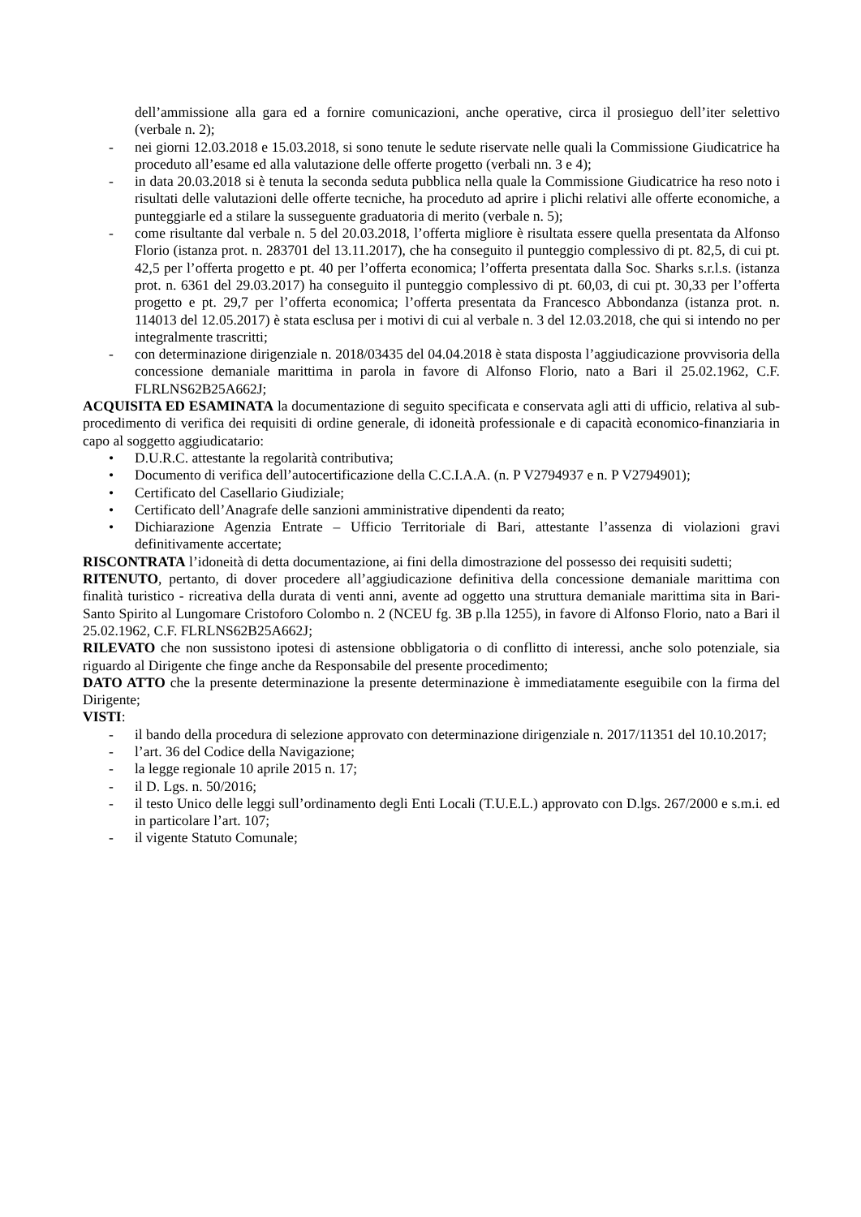dell’ammissione alla gara ed a fornire comunicazioni, anche operative, circa il prosieguo dell’iter selettivo (verbale n. 2);
- nei giorni 12.03.2018 e 15.03.2018, si sono tenute le sedute riservate nelle quali la Commissione Giudicatrice ha proceduto all’esame ed alla valutazione delle offerte progetto (verbali nn. 3 e 4);
- in data 20.03.2018 si è tenuta la seconda seduta pubblica nella quale la Commissione Giudicatrice ha reso noto i risultati delle valutazioni delle offerte tecniche, ha proceduto ad aprire i plichi relativi alle offerte economiche, a punteggiarle ed a stilare la susseguente graduatoria di merito (verbale n. 5);
- come risultante dal verbale n. 5 del 20.03.2018, l’offerta migliore è risultata essere quella presentata da Alfonso Florio (istanza prot. n. 283701 del 13.11.2017), che ha conseguito il punteggio complessivo di pt. 82,5, di cui pt. 42,5 per l’offerta progetto e pt. 40 per l’offerta economica; l’offerta presentata dalla Soc. Sharks s.r.l.s. (istanza prot. n. 6361 del 29.03.2017) ha conseguito il punteggio complessivo di pt. 60,03, di cui pt. 30,33 per l’offerta progetto e pt. 29,7 per l’offerta economica; l’offerta presentata da Francesco Abbondanza (istanza prot. n. 114013 del 12.05.2017) è stata esclusa per i motivi di cui al verbale n. 3 del 12.03.2018, che qui si intendo no per integralmente trascritti;
- con determinazione dirigenziale n. 2018/03435 del 04.04.2018 è stata disposta l’aggiudicazione provvisoria della concessione demaniale marittima in parola in favore di Alfonso Florio, nato a Bari il 25.02.1962, C.F. FLRLNS62B25A662J;
ACQUISITA ED ESAMINATA la documentazione di seguito specificata e conservata agli atti di ufficio, relativa al sub-procedimento di verifica dei requisiti di ordine generale, di idoneità professionale e di capacità economico-finanziaria in capo al soggetto aggiudicatario:
• D.U.R.C. attestante la regolarità contributiva;
• Documento di verifica dell’autocertificazione della C.C.I.A.A. (n. P V2794937 e n. P V2794901);
• Certificato del Casellario Giudiziale;
• Certificato dell’Anagrafe delle sanzioni amministrative dipendenti da reato;
• Dichiarazione Agenzia Entrate – Ufficio Territoriale di Bari, attestante l’assenza di violazioni gravi definitivamente accertate;
RISCONTRATA l’idoneità di detta documentazione, ai fini della dimostrazione del possesso dei requisiti sudetti;
RITENUTO, pertanto, di dover procedere all’aggiudicazione definitiva della concessione demaniale marittima con finalità turistico - ricreativa della durata di venti anni, avente ad oggetto una struttura demaniale marittima sita in Bari-Santo Spirito al Lungomare Cristoforo Colombo n. 2 (NCEU fg. 3B p.lla 1255), in favore di Alfonso Florio, nato a Bari il 25.02.1962, C.F. FLRLNS62B25A662J;
RILEVATO che non sussistono ipotesi di astensione obbligatoria o di conflitto di interessi, anche solo potenziale, sia riguardo al Dirigente che finge anche da Responsabile del presente procedimento;
DATO ATTO che la presente determinazione la presente determinazione è immediatamente eseguibile con la firma del Dirigente;
VISTI:
- il bando della procedura di selezione approvato con determinazione dirigenziale n. 2017/11351 del 10.10.2017;
- l’art. 36 del Codice della Navigazione;
- la legge regionale 10 aprile 2015 n. 17;
- il D. Lgs. n. 50/2016;
- il testo Unico delle leggi sull’ordinamento degli Enti Locali (T.U.E.L.) approvato con D.lgs. 267/2000 e s.m.i. ed in particolare l’art. 107;
- il vigente Statuto Comunale;